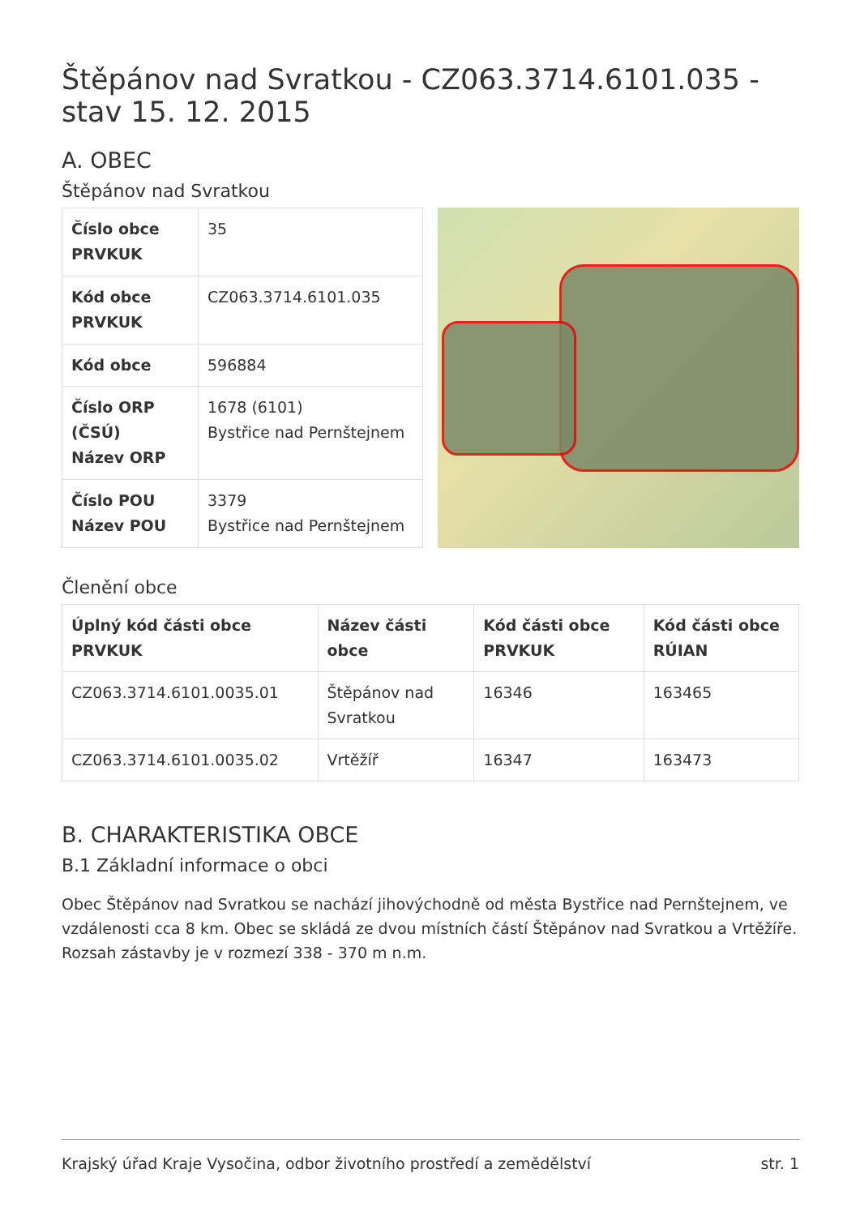Štěpánov nad Svratkou - CZ063.3714.6101.035 - stav 15. 12. 2015
A. OBEC
Štěpánov nad Svratkou
| Číslo obce PRVKUK | 35 |
| Kód obce PRVKUK | CZ063.3714.6101.035 |
| Kód obce | 596884 |
| Číslo ORP (ČSÚ) Název ORP | 1678 (6101) Bystřice nad Pernštejnem |
| Číslo POU Název POU | 3379 Bystřice nad Pernštejnem |
Členění obce
| Úplný kód části obce PRVKUK | Název části obce | Kód části obce PRVKUK | Kód části obce RÚIAN |
| --- | --- | --- | --- |
| CZ063.3714.6101.0035.01 | Štěpánov nad Svratkou | 16346 | 163465 |
| CZ063.3714.6101.0035.02 | Vrtěžíř | 16347 | 163473 |
B. CHARAKTERISTIKA OBCE
B.1 Základní informace o obci
Obec Štěpánov nad Svratkou se nachází jihovýchodně od města Bystřice nad Pernštejnem, ve vzdálenosti cca 8 km. Obec se skládá ze dvou místních částí Štěpánov nad Svratkou a Vrtěžíře. Rozsah zástavby je v rozmezí 338 - 370 m n.m.
Krajský úřad Kraje Vysočina, odbor životního prostředí a zemědělství str. 1